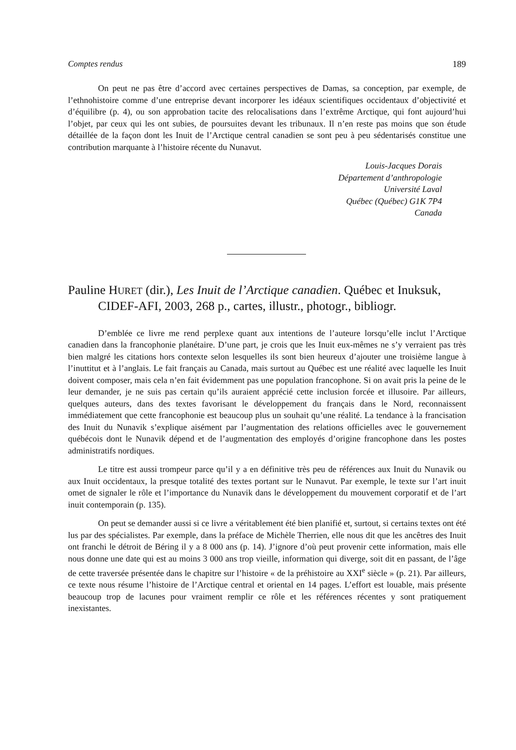Comptes rendus 189
On peut ne pas être d’accord avec certaines perspectives de Damas, sa conception, par exemple, de l’ethnohistoire comme d’une entreprise devant incorporer les idéaux scientifiques occidentaux d’objectivité et d’équilibre (p. 4), ou son approbation tacite des relocalisations dans l’extrême Arctique, qui font aujourd’hui l’objet, par ceux qui les ont subies, de poursuites devant les tribunaux. Il n’en reste pas moins que son étude détaillée de la façon dont les Inuit de l’Arctique central canadien se sont peu à peu sédentarisés constitue une contribution marquante à l’histoire récente du Nunavut.
Louis-Jacques Dorais
Département d’anthropologie
Université Laval
Québec (Québec) G1K 7P4
Canada
Pauline HURET (dir.), Les Inuit de l’Arctique canadien. Québec et Inuksuk, CIDEF-AFI, 2003, 268 p., cartes, illustr., photogr., bibliogr.
D’emblée ce livre me rend perplexe quant aux intentions de l’auteure lorsqu’elle inclut l’Arctique canadien dans la francophonie planétaire. D’une part, je crois que les Inuit eux-mêmes ne s’y verraient pas très bien malgré les citations hors contexte selon lesquelles ils sont bien heureux d’ajouter une troisième langue à l’inuttitut et à l’anglais. Le fait français au Canada, mais surtout au Québec est une réalité avec laquelle les Inuit doivent composer, mais cela n’en fait évidemment pas une population francophone. Si on avait pris la peine de le leur demander, je ne suis pas certain qu’ils auraient apprécié cette inclusion forcée et illusoire. Par ailleurs, quelques auteurs, dans des textes favorisant le développement du français dans le Nord, reconnaissent immédiatement que cette francophonie est beaucoup plus un souhait qu’une réalité. La tendance à la francisation des Inuit du Nunavik s’explique aisément par l’augmentation des relations officielles avec le gouvernement québécois dont le Nunavik dépend et de l’augmentation des employés d’origine francophone dans les postes administratifs nordiques.
Le titre est aussi trompeur parce qu’il y a en définitive très peu de références aux Inuit du Nunavik ou aux Inuit occidentaux, la presque totalité des textes portant sur le Nunavut. Par exemple, le texte sur l’art inuit omet de signaler le rôle et l’importance du Nunavik dans le développement du mouvement corporatif et de l’art inuit contemporain (p. 135).
On peut se demander aussi si ce livre a véritablement été bien planifié et, surtout, si certains textes ont été lus par des spécialistes. Par exemple, dans la préface de Michèle Therrien, elle nous dit que les ancêtres des Inuit ont franchi le détroit de Béring il y a 8 000 ans (p. 14). J’ignore d’où peut provenir cette information, mais elle nous donne une date qui est au moins 3 000 ans trop vieille, information qui diverge, soit dit en passant, de l’âge de cette traversée présentée dans le chapitre sur l’histoire « de la préhistoire au XXI<sup>e</sup> siècle » (p. 21). Par ailleurs, ce texte nous résume l’histoire de l’Arctique central et oriental en 14 pages. L’effort est louable, mais présente beaucoup trop de lacunes pour vraiment remplir ce rôle et les références récentes y sont pratiquement inexistantes.